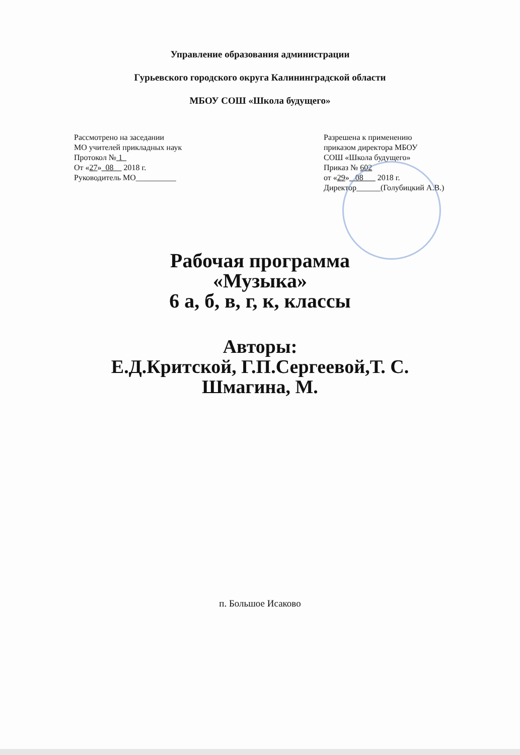Управление образования администрации
Гурьевского городского округа Калининградской области
МБОУ СОШ «Школа будущего»
Рассмотрено на заседании
МО учителей прикладных наук
Протокол № 1
От «27» 08 2018 г.
Руководитель МО__________
Разрешена к применению
приказом директора МБОУ
СОШ «Школа будущего»
Приказ № 602
от «29» 08 2018 г.
Директор______(Голубицкий А.В.)
Рабочая программа
«Музыка»
6 а, б, в, г, к, классы
Авторы:
Е.Д.Критской, Г.П.Сергеевой,Т. С.
Шмагина, М.
п. Большое Исаково